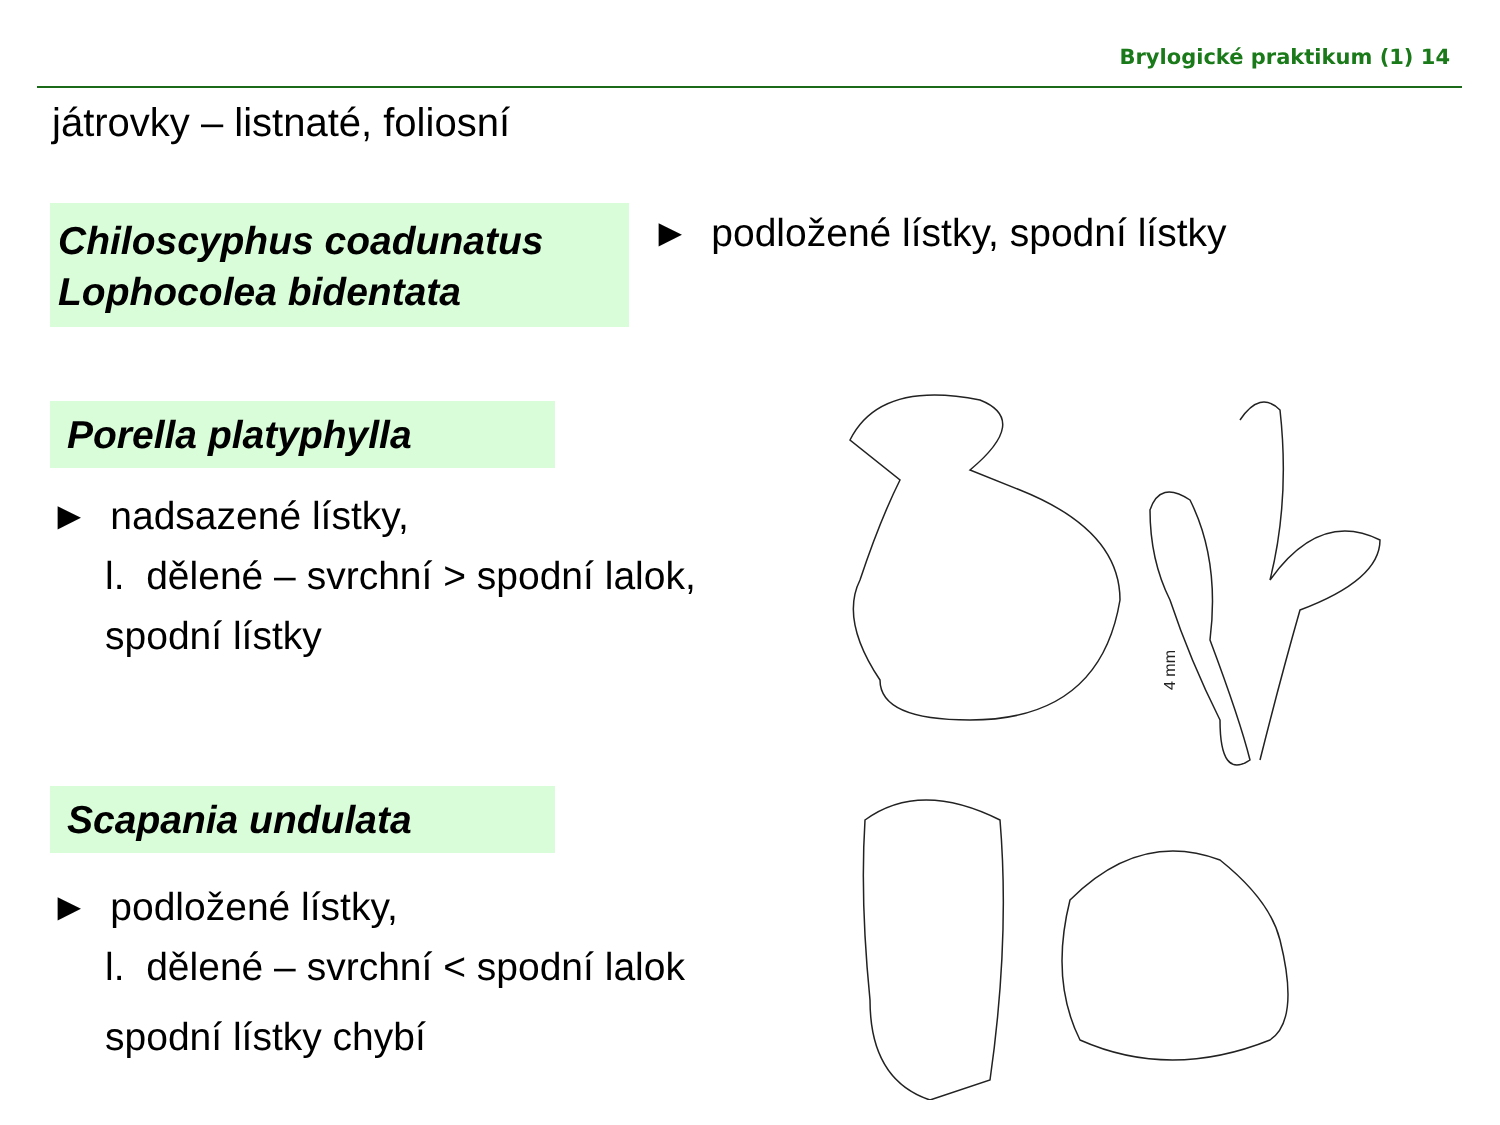Brylogické praktikum (1) 14
játrovky – listnaté, foliosní
Chiloscyphus coadunatus
Lophocolea bidentata
► podložené lístky, spodní lístky
Porella platyphylla
► nadsazené lístky,
l. dělené – svrchní > spodní lalok,
spodní lístky
Scapania undulata
► podložené lístky,
l. dělené – svrchní < spodní lalok
spodní lístky chybí
4 mm